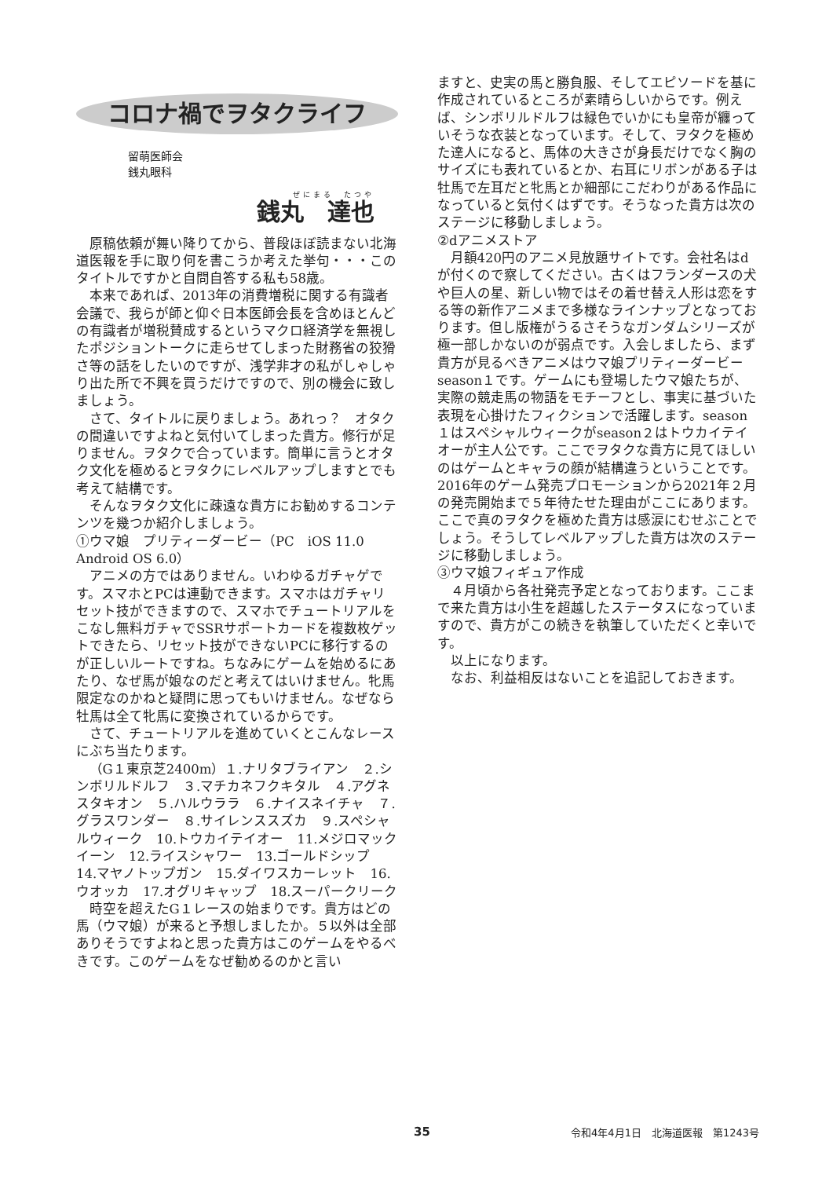コロナ禍でヲタクライフ
留萌医師会
銭丸眼科
ぜにまる　たつや
銭丸　達也
原稿依頼が舞い降りてから、普段ほぼ読まない北海道医報を手に取り何を書こうか考えた挙句・・・このタイトルですかと自問自答する私も58歳。
本来であれば、2013年の消費増税に関する有識者会議で、我らが師と仰ぐ日本医師会長を含めほとんどの有識者が増税賛成するというマクロ経済学を無視したポジショントークに走らせてしまった財務省の狡猾さ等の話をしたいのですが、浅学非才の私がしゃしゃり出た所で不興を買うだけですので、別の機会に致しましょう。
さて、タイトルに戻りましょう。あれっ？　オタクの間違いですよねと気付いてしまった貴方。修行が足りません。ヲタクで合っています。簡単に言うとオタク文化を極めるとヲタクにレベルアップしますとでも考えて結構です。
そんなヲタク文化に疎遠な貴方にお勧めするコンテンツを幾つか紹介しましょう。
①ウマ娘　プリティーダービー（PC　iOS 11.0　Android OS 6.0）
アニメの方ではありません。いわゆるガチャゲです。スマホとPCは連動できます。スマホはガチャリセット技ができますので、スマホでチュートリアルをこなし無料ガチャでSSRサポートカードを複数枚ゲットできたら、リセット技ができないPCに移行するのが正しいルートですね。ちなみにゲームを始めるにあたり、なぜ馬が娘なのだと考えてはいけません。牝馬限定なのかねと疑問に思ってもいけません。なぜなら牡馬は全て牝馬に変換されているからです。
さて、チュートリアルを進めていくとこんなレースにぶち当たります。
（G１東京芝2400m）１.ナリタブライアン　２.シンボリルドルフ　３.マチカネフクキタル　４.アグネスタキオン　５.ハルウララ　６.ナイスネイチャ　７.グラスワンダー　８.サイレンススズカ　９.スペシャルウィーク　10.トウカイテイオー　11.メジロマックイーン　12.ライスシャワー　13.ゴールドシップ　14.マヤノトップガン　15.ダイワスカーレット　16.ウオッカ　17.オグリキャップ　18.スーパークリーク
時空を超えたG１レースの始まりです。貴方はどの馬（ウマ娘）が来ると予想しましたか。５以外は全部ありそうですよねと思った貴方はこのゲームをやるべきです。このゲームをなぜ勧めるのかと言い
ますと、史実の馬と勝負服、そしてエピソードを基に作成されているところが素晴らしいからです。例えば、シンボリルドルフは緑色でいかにも皇帝が纏っていそうな衣装となっています。そして、ヲタクを極めた達人になると、馬体の大きさが身長だけでなく胸のサイズにも表れているとか、右耳にリボンがある子は牡馬で左耳だと牝馬とか細部にこだわりがある作品になっていると気付くはずです。そうなった貴方は次のステージに移動しましょう。
②dアニメストア
月額420円のアニメ見放題サイトです。会社名はdが付くので察してください。古くはフランダースの犬や巨人の星、新しい物ではその着せ替え人形は恋をする等の新作アニメまで多様なラインナップとなっております。但し版権がうるさそうなガンダムシリーズが極一部しかないのが弱点です。入会しましたら、まず貴方が見るべきアニメはウマ娘プリティーダービー season１です。ゲームにも登場したウマ娘たちが、実際の競走馬の物語をモチーフとし、事実に基づいた表現を心掛けたフィクションで活躍します。season１はスペシャルウィークがseason２はトウカイテイオーが主人公です。ここでヲタクな貴方に見てほしいのはゲームとキャラの顔が結構違うということです。2016年のゲーム発売プロモーションから2021年２月の発売開始まで５年待たせた理由がここにあります。ここで真のヲタクを極めた貴方は感涙にむせぶことでしょう。そうしてレベルアップした貴方は次のステージに移動しましょう。
③ウマ娘フィギュア作成
４月頃から各社発売予定となっております。ここまで来た貴方は小生を超越したステータスになっていますので、貴方がこの続きを執筆していただくと幸いです。
以上になります。
なお、利益相反はないことを追記しておきます。
35 令和4年4月1日　北海道医報　第1243号